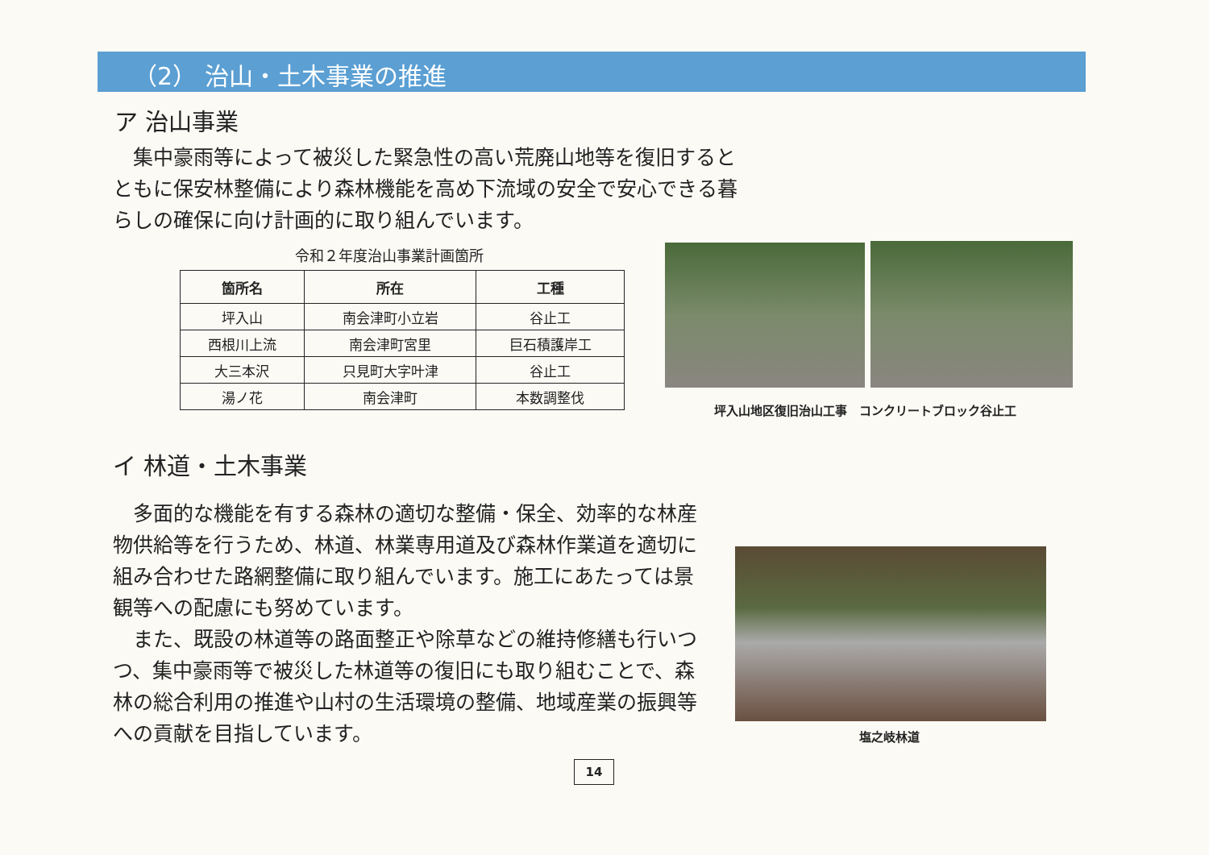（2） 治山・土木事業の推進
ア 治山事業
　集中豪雨等によって被災した緊急性の高い荒廃山地等を復旧するとともに保安林整備により森林機能を高め下流域の安全で安心できる暮らしの確保に向け計画的に取り組んでいます。
令和２年度治山事業計画箇所
| 箇所名 | 所在 | 工種 |
| --- | --- | --- |
| 坪入山 | 南会津町小立岩 | 谷止工 |
| 西根川上流 | 南会津町宮里 | 巨石積護岸工 |
| 大三本沢 | 只見町大字叶津 | 谷止工 |
| 湯ノ花 | 南会津町 | 本数調整伐 |
坪入山地区復旧治山工事　コンクリートブロック谷止工
イ 林道・土木事業
　多面的な機能を有する森林の適切な整備・保全、効率的な林産物供給等を行うため、林道、林業専用道及び森林作業道を適切に組み合わせた路網整備に取り組んでいます。施工にあたっては景観等への配慮にも努めています。
　また、既設の林道等の路面整正や除草などの維持修繕も行いつつ、集中豪雨等で被災した林道等の復旧にも取り組むことで、森林の総合利用の推進や山村の生活環境の整備、地域産業の振興等への貢献を目指しています。
塩之岐林道
14